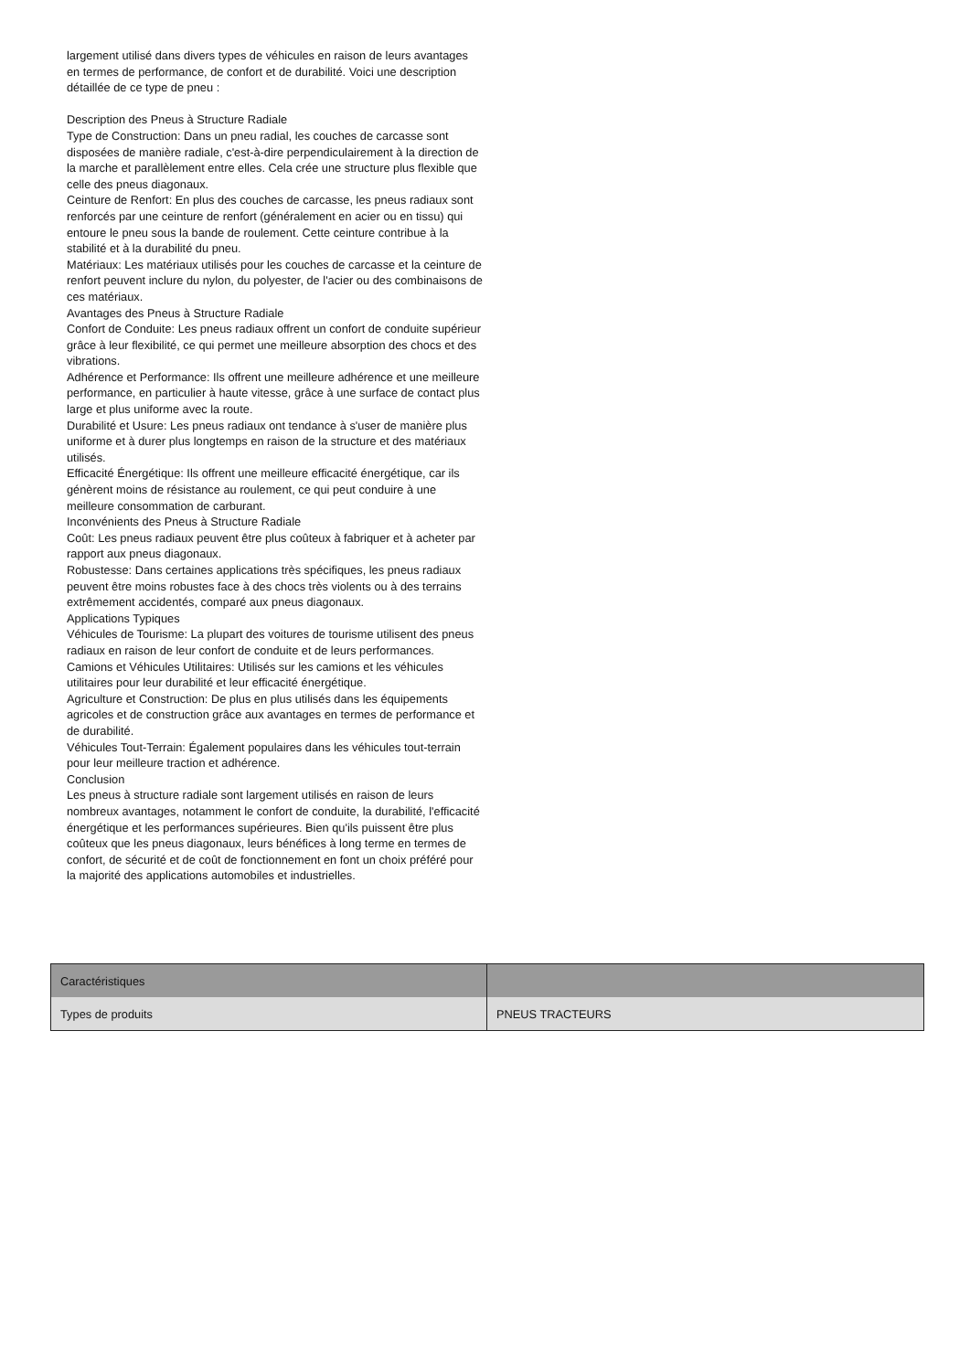largement utilisé dans divers types de véhicules en raison de leurs avantages en termes de performance, de confort et de durabilité. Voici une description détaillée de ce type de pneu :
Description des Pneus à Structure Radiale
Type de Construction: Dans un pneu radial, les couches de carcasse sont disposées de manière radiale, c'est-à-dire perpendiculairement à la direction de la marche et parallèlement entre elles. Cela crée une structure plus flexible que celle des pneus diagonaux.
Ceinture de Renfort: En plus des couches de carcasse, les pneus radiaux sont renforcés par une ceinture de renfort (généralement en acier ou en tissu) qui entoure le pneu sous la bande de roulement. Cette ceinture contribue à la stabilité et à la durabilité du pneu.
Matériaux: Les matériaux utilisés pour les couches de carcasse et la ceinture de renfort peuvent inclure du nylon, du polyester, de l'acier ou des combinaisons de ces matériaux.
Avantages des Pneus à Structure Radiale
Confort de Conduite: Les pneus radiaux offrent un confort de conduite supérieur grâce à leur flexibilité, ce qui permet une meilleure absorption des chocs et des vibrations.
Adhérence et Performance: Ils offrent une meilleure adhérence et une meilleure performance, en particulier à haute vitesse, grâce à une surface de contact plus large et plus uniforme avec la route.
Durabilité et Usure: Les pneus radiaux ont tendance à s'user de manière plus uniforme et à durer plus longtemps en raison de la structure et des matériaux utilisés.
Efficacité Énergétique: Ils offrent une meilleure efficacité énergétique, car ils génèrent moins de résistance au roulement, ce qui peut conduire à une meilleure consommation de carburant.
Inconvénients des Pneus à Structure Radiale
Coût: Les pneus radiaux peuvent être plus coûteux à fabriquer et à acheter par rapport aux pneus diagonaux.
Robustesse: Dans certaines applications très spécifiques, les pneus radiaux peuvent être moins robustes face à des chocs très violents ou à des terrains extrêmement accidentés, comparé aux pneus diagonaux.
Applications Typiques
Véhicules de Tourisme: La plupart des voitures de tourisme utilisent des pneus radiaux en raison de leur confort de conduite et de leurs performances.
Camions et Véhicules Utilitaires: Utilisés sur les camions et les véhicules utilitaires pour leur durabilité et leur efficacité énergétique.
Agriculture et Construction: De plus en plus utilisés dans les équipements agricoles et de construction grâce aux avantages en termes de performance et de durabilité.
Véhicules Tout-Terrain: Également populaires dans les véhicules tout-terrain pour leur meilleure traction et adhérence.
Conclusion
Les pneus à structure radiale sont largement utilisés en raison de leurs nombreux avantages, notamment le confort de conduite, la durabilité, l'efficacité énergétique et les performances supérieures. Bien qu'ils puissent être plus coûteux que les pneus diagonaux, leurs bénéfices à long terme en termes de confort, de sécurité et de coût de fonctionnement en font un choix préféré pour la majorité des applications automobiles et industrielles.
| Caractéristiques | |
| Types de produits | PNEUS TRACTEURS |